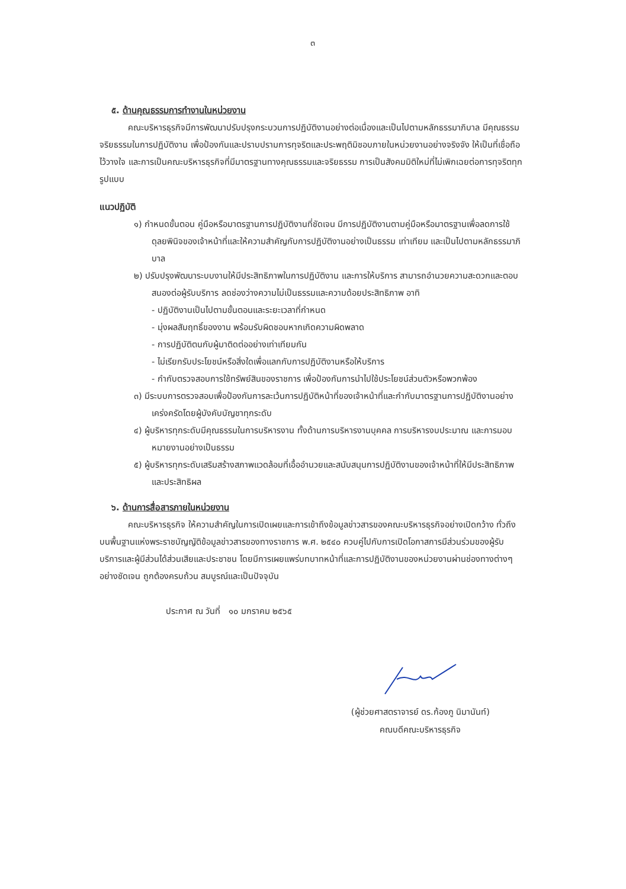๓
๕. ด้านคุณธรรมการทำงานในหน่วยงาน
คณะบริหารธุรกิจมีการพัฒนาปรับปรุงกระบวนการปฏิบัติงานอย่างต่อเนื่องและเป็นไปตามหลักธรรมาภิบาล มีคุณธรรม จริยธรรมในการปฏิบัติงาน เพื่อป้องกันและปราบปรามการทุจริตและประพฤติมิชอบภายในหน่วยงานอย่างจริงจัง ให้เป็นที่เชื่อถือไว้วางใจ และการเป็นคณะบริหารธุรกิจที่มีมาตรฐานทางคุณธรรมและจริยธรรม การเป็นสังคมมิติใหม่ที่ไม่เพิกเฉยต่อการทุจริตทุกรูปแบบ
แนวปฏิบัติ
๑) กำหนดขั้นตอน คู่มือหรือมาตรฐานการปฏิบัติงานที่ชัดเจน มีการปฏิบัติงานตามคู่มือหรือมาตรฐานเพื่อลดการใช้ดุลยพินิจของเจ้าหน้าที่และให้ความสำคัญกับการปฏิบัติงานอย่างเป็นธรรม เท่าเทียม และเป็นไปตามหลักธรรมาภิบาล
๒) ปรับปรุงพัฒนาระบบงานให้มีประสิทธิภาพในการปฏิบัติงาน และการให้บริการ สามารถอำนวยความสะดวกและตอบสนองต่อผู้รับบริการ ลดช่องว่างความไม่เป็นธรรมและความด้อยประสิทธิภาพ อาทิ
- ปฏิบัติงานเป็นไปตามขั้นตอนและระยะเวลาที่กำหนด
- มุ่งผลสัมฤทธิ์ของงาน พร้อมรับผิดชอบหากเกิดความผิดพลาด
- การปฏิบัติตนกับผู้มาติดต่ออย่างเท่าเทียมกัน
- ไม่เรียกรับประโยชน์หรือสิ่งใดเพื่อแลกกับการปฏิบัติงานหรือให้บริการ
- กำกับตรวจสอบการใช้ทรัพย์สินของราชการ เพื่อป้องกันการนำไปใช้ประโยชน์ส่วนตัวหรือพวกพ้อง
๓) มีระบบการตรวจสอบเพื่อป้องกันการละเว้นการปฏิบัติหน้าที่ของเจ้าหน้าที่และกำกับมาตรฐานการปฏิบัติงานอย่างเคร่งครัดโดยผู้บังคับบัญชาทุกระดับ
๔) ผู้บริหารทุกระดับมีคุณธรรมในการบริหารงาน ทั้งด้านการบริหารงานบุคคล การบริหารงบประมาณ และการมอบหมายงานอย่างเป็นธรรม
๕) ผู้บริหารทุกระดับเสริมสร้างสภาพแวดล้อมที่เอื้ออำนวยและสนับสนุนการปฏิบัติงานของเจ้าหน้าที่ให้มีประสิทธิภาพและประสิทธิผล
๖. ด้านการสื่อสารภายในหน่วยงาน
คณะบริหารธุรกิจ ให้ความสำคัญในการเปิดเผยและการเข้าถึงข้อมูลข่าวสารของคณะบริหารธุรกิจอย่างเปิดกว้าง ทั่วถึง บนพื้นฐานแห่งพระราชบัญญัติข้อมูลข่าวสารของทางราชการ พ.ศ. ๒๕๔๐ ควบคู่ไปกับการเปิดโอกาสการมีส่วนร่วมของผู้รับบริการและผู้มีส่วนได้ส่วนเสียและประชาชน โดยมีการเผยแพร่บทบาทหน้าที่และการปฏิบัติงานของหน่วยงานผ่านช่องทางต่างๆ อย่างชัดเจน ถูกต้องครบถ้วน สมบูรณ์และเป็นปัจจุบัน
ประกาศ ณ วันที่ ๑๐ มกราคม ๒๕๖๕
(ผู้ช่วยศาสตราจารย์ ดร.ก้องภู นิมานันท์)
คณบดีคณะบริหารธุรกิจ